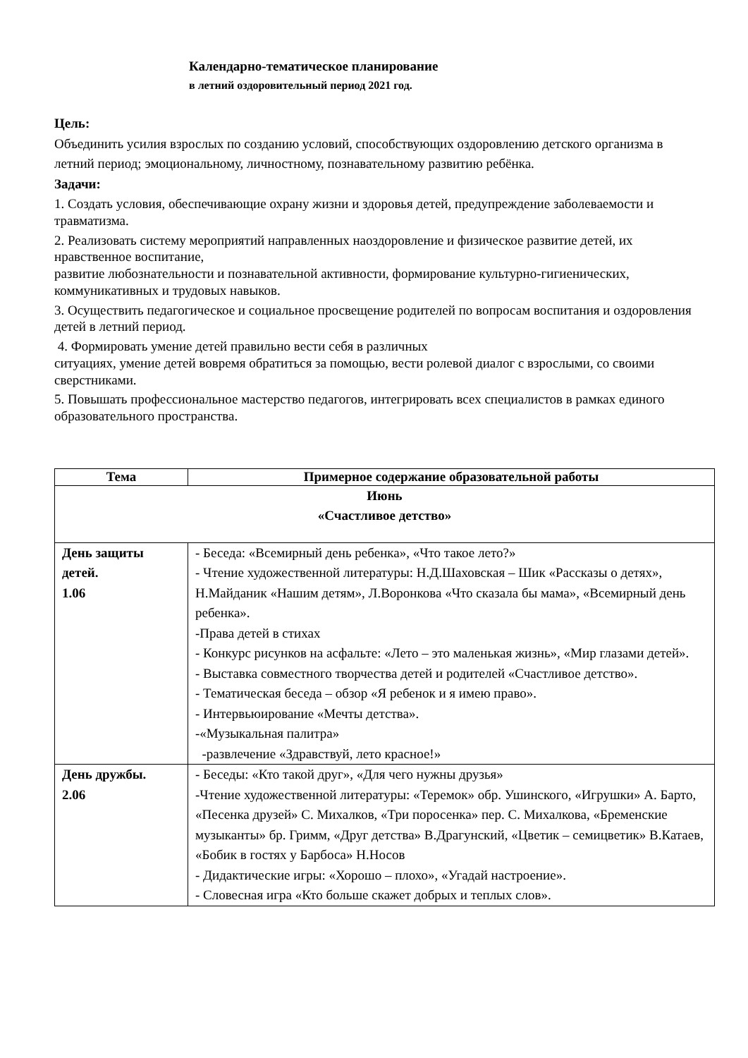Календарно-тематическое планирование
в летний оздоровительный период 2021 год.
Цель:
Объединить усилия взрослых по созданию условий, способствующих оздоровлению детского организма в летний период; эмоциональному, личностному, познавательному развитию ребёнка.
Задачи:
1. Создать условия, обеспечивающие охрану жизни и здоровья детей, предупреждение заболеваемости и травматизма.
2. Реализовать систему мероприятий направленных наоздоровление и физическое развитие детей, их нравственное воспитание,
развитие любознательности и познавательной активности, формирование культурно-гигиенических, коммуникативных и трудовых навыков.
3. Осуществить педагогическое и социальное просвещение родителей по вопросам воспитания и оздоровления детей в летний период.
4. Формировать умение детей правильно вести себя в различных
ситуациях, умение детей вовремя обратиться за помощью, вести ролевой диалог с взрослыми, со своими сверстниками.
5. Повышать профессиональное мастерство педагогов, интегрировать всех специалистов в рамках единого образовательного пространства.
| Тема | Примерное содержание образовательной работы |
| --- | --- |
| Июнь «Счастливое детство» | |
| День защиты детей. 1.06 | - Беседа: «Всемирный день ребенка», «Что такое лето?» - Чтение художественной литературы: Н.Д.Шаховская – Шик «Рассказы о детях», Н.Майданик «Нашим детям», Л.Воронкова «Что сказала бы мама», «Всемирный день ребенка». -Права детей в стихах - Конкурс рисунков на асфальте: «Лето – это маленькая жизнь», «Мир глазами детей». - Выставка совместного творчества детей и родителей «Счастливое детство». - Тематическая беседа – обзор «Я ребенок и я имею право». - Интервьюирование «Мечты детства». -«Музыкальная палитра» -развлечение «Здравствуй, лето красное!» |
| День дружбы. 2.06 | - Беседы: «Кто такой друг», «Для чего нужны друзья» -Чтение художественной литературы: «Теремок» обр. Ушинского, «Игрушки» А. Барто, «Песенка друзей» С. Михалков, «Три поросенка» пер. С. Михалкова, «Бременские музыканты» бр. Гримм, «Друг детства» В.Драгунский, «Цветик – семицветик» В.Катаев, «Бобик в гостях у Барбоса» Н.Носов - Дидактические игры: «Хорошо – плохо», «Угадай настроение». - Словесная игра «Кто больше скажет добрых и теплых слов». |